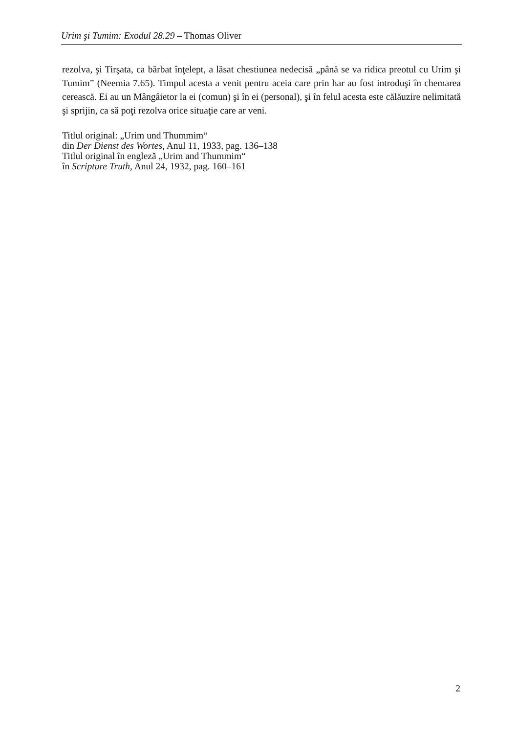Urim şi Tumim: Exodul 28.29 – Thomas Oliver
rezolva, şi Tirşata, ca bărbat înţelept, a lăsat chestiunea nedecisă „până se va ridica preotul cu Urim şi Tumim” (Neemia 7.65). Timpul acesta a venit pentru aceia care prin har au fost introduşi în chemarea cerească. Ei au un Mângâietor la ei (comun) şi în ei (personal), şi în felul acesta este călăuzire nelimitată şi sprijin, ca să poţi rezolva orice situaţie care ar veni.
Titlul original: „Urim und Thummim“
din Der Dienst des Wortes, Anul 11, 1933, pag. 136–138
Titlul original în engleză „Urim and Thummim“
în Scripture Truth, Anul 24, 1932, pag. 160–161
2